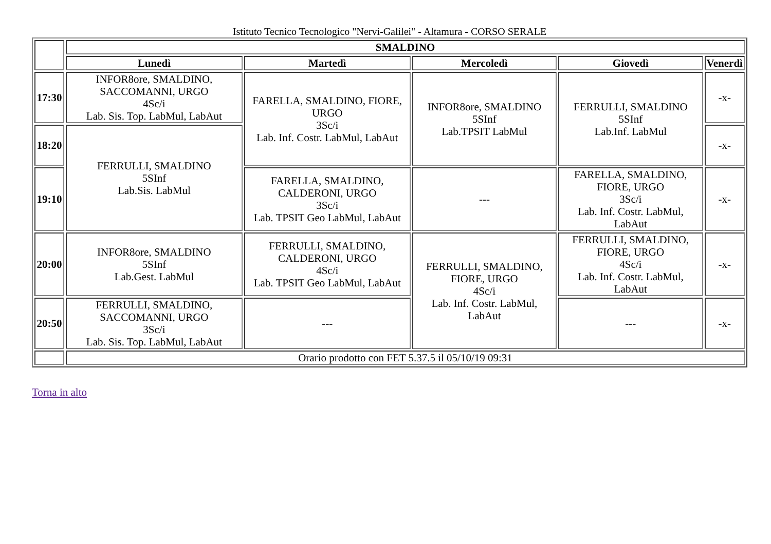Istituto Tecnico Tecnologico "Nervi-Galilei" - Altamura - CORSO SERALE
| | SMALDINO | | | | |
| | Lunedì | Martedì | Mercoledì | Giovedì | Venerdì |
| 17:30 | INFOR8ore, SMALDINO, SACCOMANNI, URGO 4Sc/i Lab. Sis. Top. LabMul, LabAut | FARELLA, SMALDINO, FIORE, URGO 3Sc/i Lab. Inf. Costr. LabMul, LabAut | INFOR8ore, SMALDINO 5SInf Lab.TPSIT LabMul | FERRULLI, SMALDINO 5SInf Lab.Inf. LabMul | -x- |
| 18:20 | FERRULLI, SMALDINO 5SInf Lab.Sis. LabMul | | | | -x- |
| 19:10 | | FARELLA, SMALDINO, CALDERONI, URGO 3Sc/i Lab. TPSIT Geo LabMul, LabAut | --- | FARELLA, SMALDINO, FIORE, URGO 3Sc/i Lab. Inf. Costr. LabMul, LabAut | -x- |
| 20:00 | INFOR8ore, SMALDINO 5SInf Lab.Gest. LabMul | FERRULLI, SMALDINO, CALDERONI, URGO 4Sc/i Lab. TPSIT Geo LabMul, LabAut | FERRULLI, SMALDINO, FIORE, URGO 4Sc/i Lab. Inf. Costr. LabMul, LabAut | FERRULLI, SMALDINO, FIORE, URGO 4Sc/i Lab. Inf. Costr. LabMul, LabAut | -x- |
| 20:50 | FERRULLI, SMALDINO, SACCOMANNI, URGO 3Sc/i Lab. Sis. Top. LabMul, LabAut | --- | | --- | -x- |
| | Orario prodotto con FET 5.37.5 il 05/10/19 09:31 | | | | |
Torna in alto